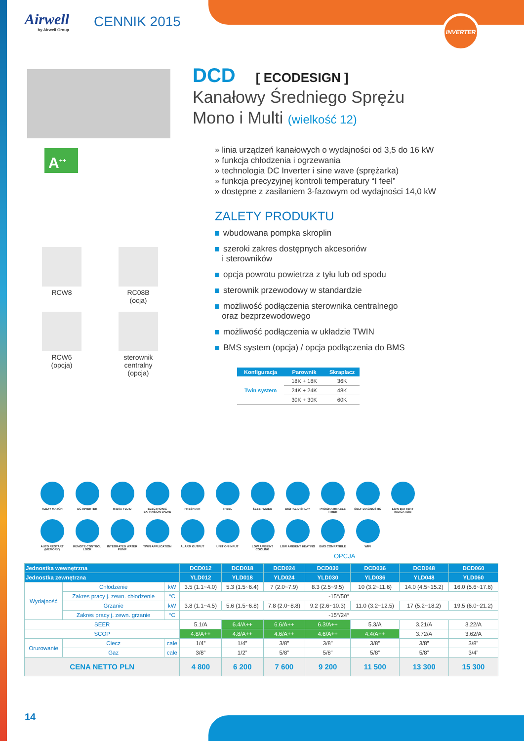INVERTER
Airwell
by Airwell Group
CENNIK 2015
A<sup>++</sup>
RCW8
RC08B
(ocja)
RCW6
(opcja)
sterownik
centralny
(opcja)
DCD [ ECODESIGN ]
Kanałowy Średniego Sprężu
Mono i Multi (wielkość 12)
» linia urządzeń kanałowych o wydajności od 3,5 do 16 kW
» funkcja chłodzenia i ogrzewania
» technologia DC Inverter i sine wave (sprężarka)
» funkcja precyzyjnej kontroli temperatury “I feel”
» dostępne z zasilaniem 3-fazowym od wydajności 14,0 kW
ZALETY PRODUKTU
wbudowana pompka skroplin
szeroki zakres dostępnych akcesoriów
i sterowników
opcja powrotu powietrza z tyłu lub od spodu
sterownik przewodowy w standardzie
możliwość podłączenia sterownika centralnego
oraz bezprzewodowego
możliwość podłączenia w układzie TWIN
BMS system (opcja) / opcja podłączenia do BMS
| Konfiguracja | Parownik | Skraplacz |
| --- | --- | --- |
| Twin system | 18K + 18K | 36K |
| | 24K + 24K | 48K |
| | 30K + 30K | 60K |
FLEXY MATCH
DC INVERTER
R410A FLUID
ELECTRONIC EXPANSION VALVE
FRESH AIR
I FEEL
SLEEP MODE
DIGITAL DISPLAY
PROGRAMMABLE TIMER
SELF DIAGNOSTIC
LOW BATTERY INDICATION
AUTO RESTART (MEMORY)
REMOTE CONTROL LOCK
INTEGRATED WATER PUMP
TWIN APPLICATION
ALARM OUTPUT
UNIT ON INPUT
LOW AMBIENT COOLING
LOW AMBIENT HEATING
BMS COMPATIBLE
WIFI
OPCJA
| Jednostka wewnętrzna | | | | DCD012 | DCD018 | DCD024 | DCD030 | DCD036 | DCD048 | DCD060 |
| --- | --- | --- | --- | --- | --- | --- | --- | --- | --- | --- |
| Jednostka zewnętrzna | | | | YLD012 | YLD018 | YLD024 | YLD030 | YLD036 | YLD048 | YLD060 |
| Wydajność | Chłodzenie | | kW | 3.5 (1.1~4.0) | 5.3 (1.5~6.4) | 7 (2.0~7.9) | 8.3 (2.5~9.5) | 10 (3.2~11.6) | 14.0 (4.5~15.2) | 16.0 (5.6~17.6) |
| | Zakres pracy j. zewn. chłodzenie | | °C | -15°/50° | | | | | | |
| | Grzanie | | kW | 3.8 (1.1~4.5) | 5.6 (1.5~6.8) | 7.8 (2.0~8.8) | 9.2 (2.6~10.3) | 11.0 (3.2~12.5) | 17 (5.2~18.2) | 19.5 (6.0~21.2) |
| | Zakres pracy j. zewn. grzanie | | °C | -15°/24° | | | | | | |
| SEER | | | | 5.1/A | 6.4/A++ | 6.6/A++ | 6.3/A++ | 5.3/A | 3.21/A | 3.22/A |
| SCOP | | | | 4.8/A++ | 4.8/A++ | 4.6/A++ | 4.6/A++ | 4.4/A++ | 3.72/A | 3.62/A |
| Orurowanie | Ciecz | cale | | 1/4” | 1/4” | 3/8” | 3/8” | 3/8” | 3/8” | 3/8” |
| | Gaz | cale | | 3/8” | 1/2” | 5/8” | 5/8” | 5/8” | 5/8” | 3/4” |
| CENA NETTO PLN | | | | 4 800 | 6 200 | 7 600 | 9 200 | 11 500 | 13 300 | 15 300 |
14